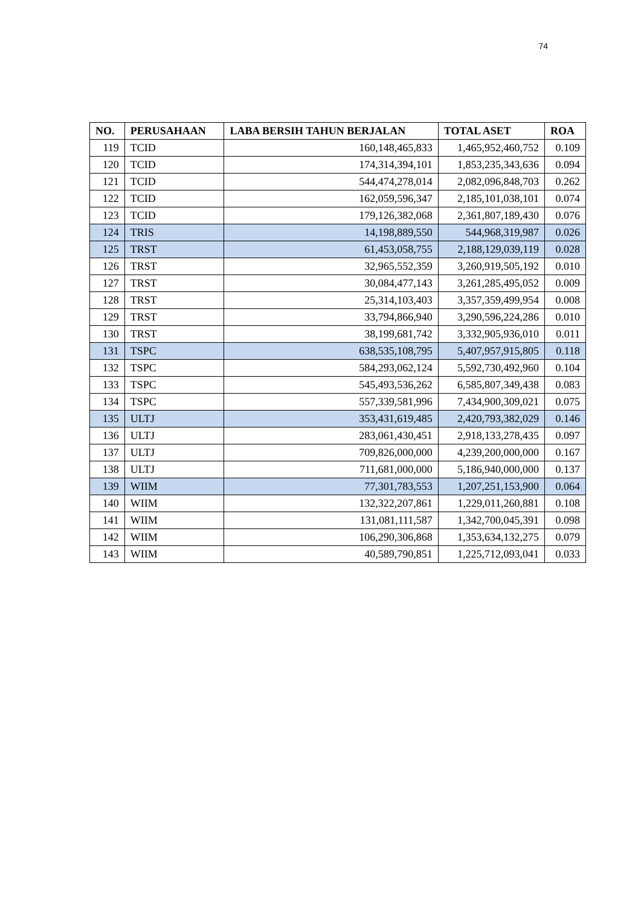74
| NO. | PERUSAHAAN | LABA BERSIH TAHUN BERJALAN | TOTAL ASET | ROA |
| --- | --- | --- | --- | --- |
| 119 | TCID | 160,148,465,833 | 1,465,952,460,752 | 0.109 |
| 120 | TCID | 174,314,394,101 | 1,853,235,343,636 | 0.094 |
| 121 | TCID | 544,474,278,014 | 2,082,096,848,703 | 0.262 |
| 122 | TCID | 162,059,596,347 | 2,185,101,038,101 | 0.074 |
| 123 | TCID | 179,126,382,068 | 2,361,807,189,430 | 0.076 |
| 124 | TRIS | 14,198,889,550 | 544,968,319,987 | 0.026 |
| 125 | TRST | 61,453,058,755 | 2,188,129,039,119 | 0.028 |
| 126 | TRST | 32,965,552,359 | 3,260,919,505,192 | 0.010 |
| 127 | TRST | 30,084,477,143 | 3,261,285,495,052 | 0.009 |
| 128 | TRST | 25,314,103,403 | 3,357,359,499,954 | 0.008 |
| 129 | TRST | 33,794,866,940 | 3,290,596,224,286 | 0.010 |
| 130 | TRST | 38,199,681,742 | 3,332,905,936,010 | 0.011 |
| 131 | TSPC | 638,535,108,795 | 5,407,957,915,805 | 0.118 |
| 132 | TSPC | 584,293,062,124 | 5,592,730,492,960 | 0.104 |
| 133 | TSPC | 545,493,536,262 | 6,585,807,349,438 | 0.083 |
| 134 | TSPC | 557,339,581,996 | 7,434,900,309,021 | 0.075 |
| 135 | ULTJ | 353,431,619,485 | 2,420,793,382,029 | 0.146 |
| 136 | ULTJ | 283,061,430,451 | 2,918,133,278,435 | 0.097 |
| 137 | ULTJ | 709,826,000,000 | 4,239,200,000,000 | 0.167 |
| 138 | ULTJ | 711,681,000,000 | 5,186,940,000,000 | 0.137 |
| 139 | WIIM | 77,301,783,553 | 1,207,251,153,900 | 0.064 |
| 140 | WIIM | 132,322,207,861 | 1,229,011,260,881 | 0.108 |
| 141 | WIIM | 131,081,111,587 | 1,342,700,045,391 | 0.098 |
| 142 | WIIM | 106,290,306,868 | 1,353,634,132,275 | 0.079 |
| 143 | WIIM | 40,589,790,851 | 1,225,712,093,041 | 0.033 |